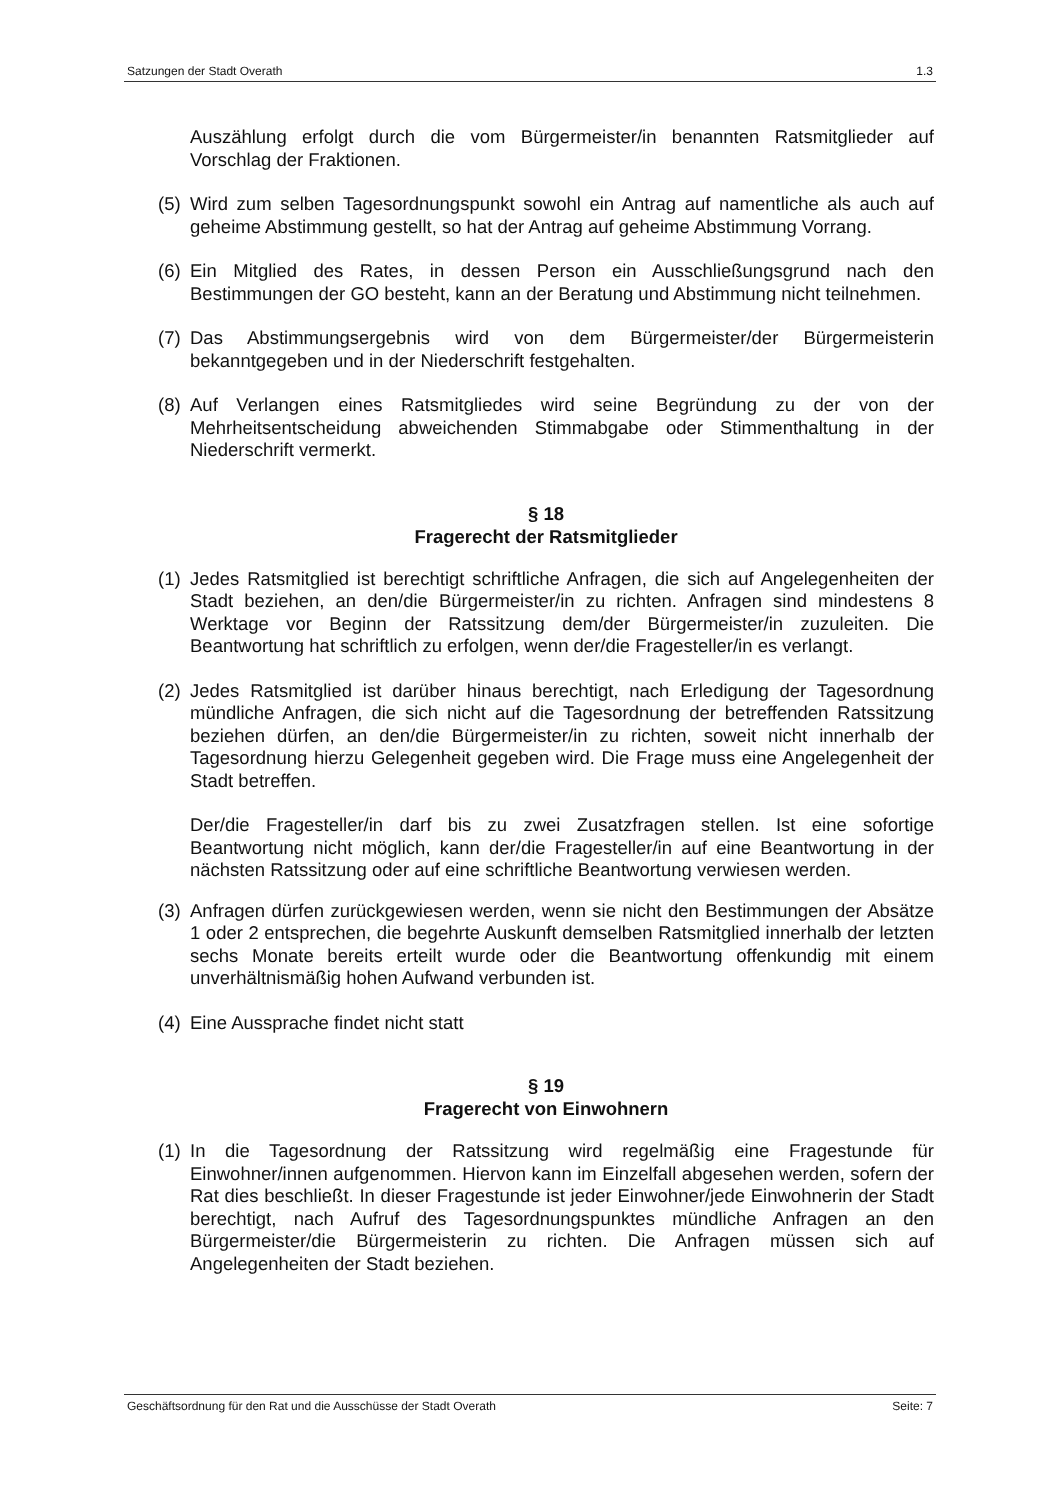Satzungen der Stadt Overath 1.3
Auszählung erfolgt durch die vom Bürgermeister/in benannten Ratsmitglieder auf Vorschlag der Fraktionen.
(5) Wird zum selben Tagesordnungspunkt sowohl ein Antrag auf namentliche als auch auf geheime Abstimmung gestellt, so hat der Antrag auf geheime Abstimmung Vorrang.
(6) Ein Mitglied des Rates, in dessen Person ein Ausschließungsgrund nach den Bestimmungen der GO besteht, kann an der Beratung und Abstimmung nicht teilnehmen.
(7) Das Abstimmungsergebnis wird von dem Bürgermeister/der Bürgermeisterin bekanntgegeben und in der Niederschrift festgehalten.
(8) Auf Verlangen eines Ratsmitgliedes wird seine Begründung zu der von der Mehrheitsentscheidung abweichenden Stimmabgabe oder Stimmenthaltung in der Niederschrift vermerkt.
§ 18
Fragerecht der Ratsmitglieder
(1) Jedes Ratsmitglied ist berechtigt schriftliche Anfragen, die sich auf Angelegenheiten der Stadt beziehen, an den/die Bürgermeister/in zu richten. Anfragen sind mindestens 8 Werktage vor Beginn der Ratssitzung dem/der Bürgermeister/in zuzuleiten. Die Beantwortung hat schriftlich zu erfolgen, wenn der/die Fragesteller/in es verlangt.
(2) Jedes Ratsmitglied ist darüber hinaus berechtigt, nach Erledigung der Tagesordnung mündliche Anfragen, die sich nicht auf die Tagesordnung der betreffenden Ratssitzung beziehen dürfen, an den/die Bürgermeister/in zu richten, soweit nicht innerhalb der Tagesordnung hierzu Gelegenheit gegeben wird. Die Frage muss eine Angelegenheit der Stadt betreffen.
Der/die Fragesteller/in darf bis zu zwei Zusatzfragen stellen. Ist eine sofortige Beantwortung nicht möglich, kann der/die Fragesteller/in auf eine Beantwortung in der nächsten Ratssitzung oder auf eine schriftliche Beantwortung verwiesen werden.
(3) Anfragen dürfen zurückgewiesen werden, wenn sie nicht den Bestimmungen der Absätze 1 oder 2 entsprechen, die begehrte Auskunft demselben Ratsmitglied innerhalb der letzten sechs Monate bereits erteilt wurde oder die Beantwortung offenkundig mit einem unverhältnismäßig hohen Aufwand verbunden ist.
(4) Eine Aussprache findet nicht statt
§ 19
Fragerecht von Einwohnern
(1) In die Tagesordnung der Ratssitzung wird regelmäßig eine Fragestunde für Einwohner/innen aufgenommen. Hiervon kann im Einzelfall abgesehen werden, sofern der Rat dies beschließt. In dieser Fragestunde ist jeder Einwohner/jede Einwohnerin der Stadt berechtigt, nach Aufruf des Tagesordnungspunktes mündliche Anfragen an den Bürgermeister/die Bürgermeisterin zu richten. Die Anfragen müssen sich auf Angelegenheiten der Stadt beziehen.
Geschäftsordnung für den Rat und die Ausschüsse der Stadt Overath Seite: 7